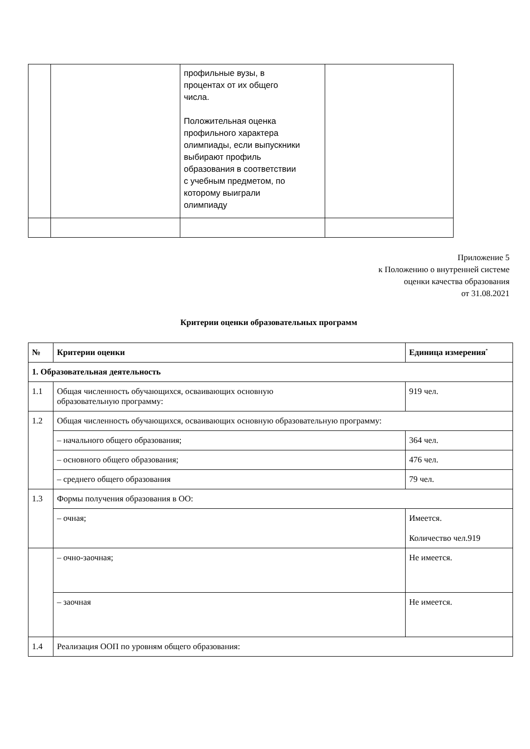| | | профильные вузы, в процентах от их общего числа. Положительная оценка профильного характера олимпиады, если выпускники выбирают профиль образования в соответствии с учебным предметом, по которому выиграли олимпиаду | |
Приложение 5
к Положению о внутренней системе
оценки качества образования
от 31.08.2021
Критерии оценки образовательных программ
| № | Критерии оценки | Единица измерения<sup>*</sup> |
| --- | --- | --- |
| 1. Образовательная деятельность | | |
| 1.1 | Общая численность обучающихся, осваивающих основную образовательную программу: | 919 чел. |
| 1.2 | Общая численность обучающихся, осваивающих основную образовательную программу: | |
| | – начального общего образования; | 364 чел. |
| | – основного общего образования; | 476 чел. |
| | – среднего общего образования | 79 чел. |
| 1.3 | Формы получения образования в ОО: | |
| | – очная; | Имеется. Количество чел.919 |
| | – очно-заочная; | Не имеется. |
| | – заочная | Не имеется. |
| 1.4 | Реализация ООП по уровням общего образования: | |